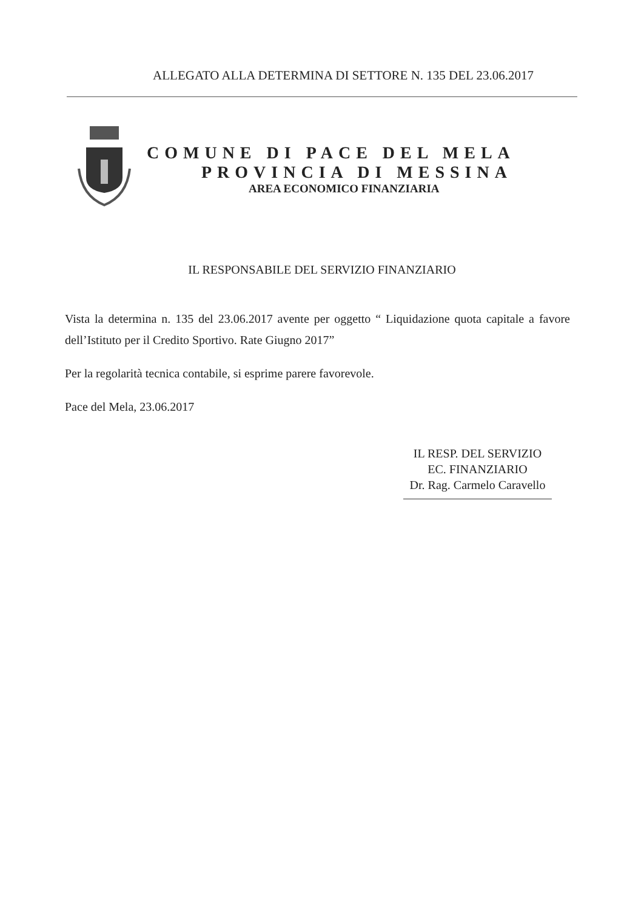ALLEGATO ALLA DETERMINA DI SETTORE N. 135 DEL 23.06.2017
COMUNE DI PACE DEL MELA
PROVINCIA DI MESSINA
AREA ECONOMICO FINANZIARIA
IL RESPONSABILE DEL SERVIZIO FINANZIARIO
Vista la determina n. 135 del 23.06.2017 avente per oggetto “ Liquidazione quota capitale a favore dell’Istituto per il Credito Sportivo. Rate Giugno 2017”
Per la regolarità tecnica contabile, si esprime parere favorevole.
Pace del Mela, 23.06.2017
IL RESP. DEL SERVIZIO
EC. FINANZIARIO
Dr. Rag. Carmelo Caravello